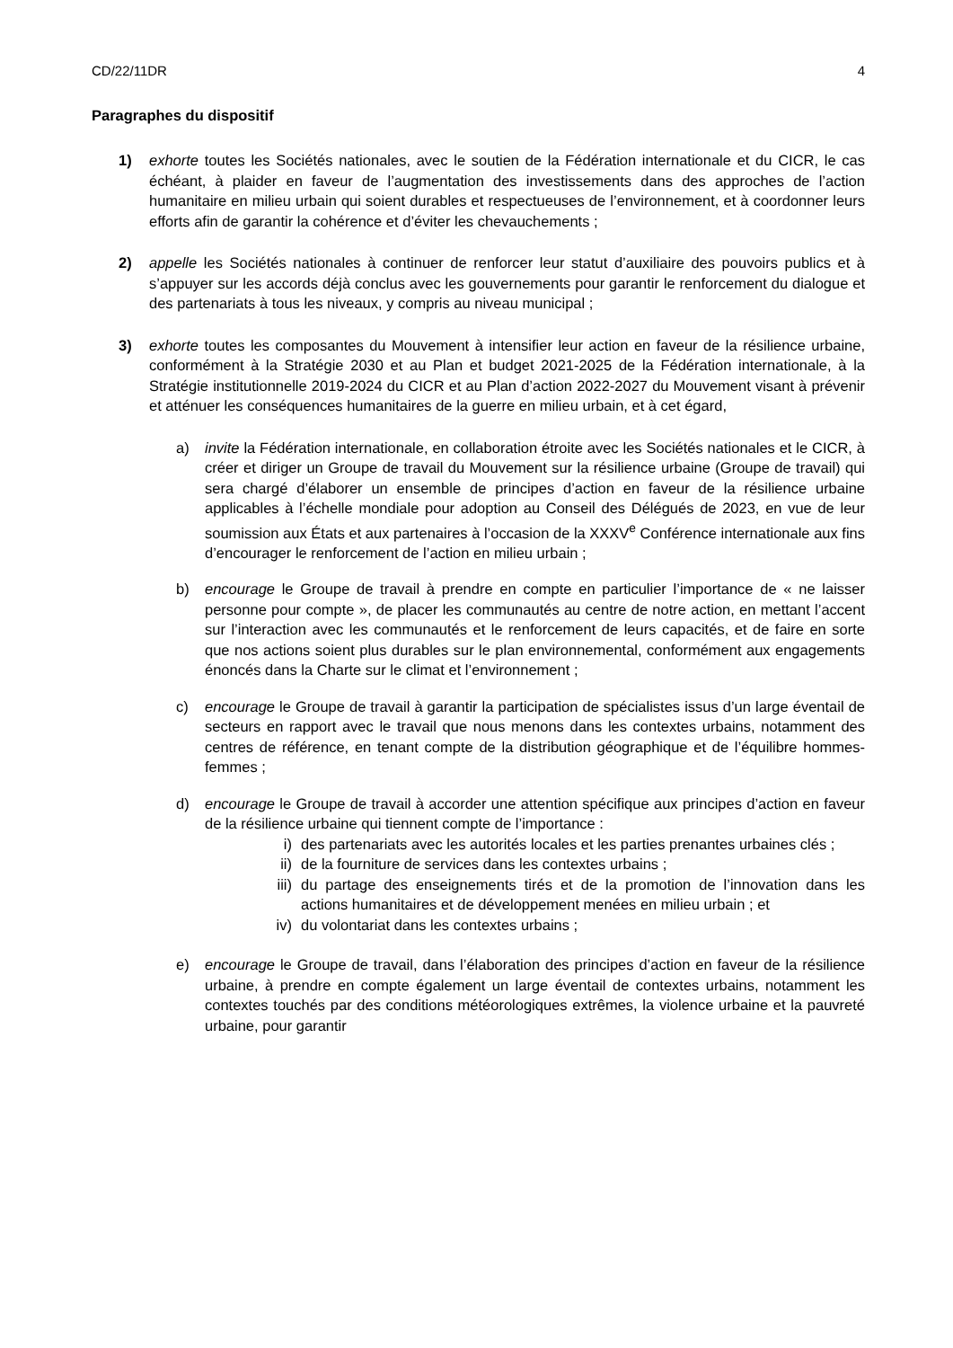CD/22/11DR 4
Paragraphes du dispositif
1) exhorte toutes les Sociétés nationales, avec le soutien de la Fédération internationale et du CICR, le cas échéant, à plaider en faveur de l’augmentation des investissements dans des approches de l’action humanitaire en milieu urbain qui soient durables et respectueuses de l’environnement, et à coordonner leurs efforts afin de garantir la cohérence et d’éviter les chevauchements ;
2) appelle les Sociétés nationales à continuer de renforcer leur statut d’auxiliaire des pouvoirs publics et à s’appuyer sur les accords déjà conclus avec les gouvernements pour garantir le renforcement du dialogue et des partenariats à tous les niveaux, y compris au niveau municipal ;
3) exhorte toutes les composantes du Mouvement à intensifier leur action en faveur de la résilience urbaine, conformément à la Stratégie 2030 et au Plan et budget 2021-2025 de la Fédération internationale, à la Stratégie institutionnelle 2019-2024 du CICR et au Plan d’action 2022-2027 du Mouvement visant à prévenir et atténuer les conséquences humanitaires de la guerre en milieu urbain, et à cet égard,
a) invite la Fédération internationale, en collaboration étroite avec les Sociétés nationales et le CICR, à créer et diriger un Groupe de travail du Mouvement sur la résilience urbaine (Groupe de travail) qui sera chargé d’élaborer un ensemble de principes d’action en faveur de la résilience urbaine applicables à l’échelle mondiale pour adoption au Conseil des Délégués de 2023, en vue de leur soumission aux États et aux partenaires à l’occasion de la XXXV<sup>e</sup> Conférence internationale aux fins d’encourager le renforcement de l’action en milieu urbain ;
b) encourage le Groupe de travail à prendre en compte en particulier l’importance de « ne laisser personne pour compte », de placer les communautés au centre de notre action, en mettant l’accent sur l’interaction avec les communautés et le renforcement de leurs capacités, et de faire en sorte que nos actions soient plus durables sur le plan environnemental, conformément aux engagements énoncés dans la Charte sur le climat et l’environnement ;
c) encourage le Groupe de travail à garantir la participation de spécialistes issus d’un large éventail de secteurs en rapport avec le travail que nous menons dans les contextes urbains, notamment des centres de référence, en tenant compte de la distribution géographique et de l’équilibre hommes-femmes ;
d) encourage le Groupe de travail à accorder une attention spécifique aux principes d’action en faveur de la résilience urbaine qui tiennent compte de l’importance :
i) des partenariats avec les autorités locales et les parties prenantes urbaines clés ;
ii) de la fourniture de services dans les contextes urbains ;
iii)
du partage des enseignements tirés et de la promotion de l’innovation dans les actions humanitaires et de développement menées en milieu urbain ; et
iv) du volontariat dans les contextes urbains ;
e) encourage le Groupe de travail, dans l’élaboration des principes d’action en faveur de la résilience urbaine, à prendre en compte également un large éventail de contextes urbains, notamment les contextes touchés par des conditions météorologiques extrêmes, la violence urbaine et la pauvreté urbaine, pour garantir